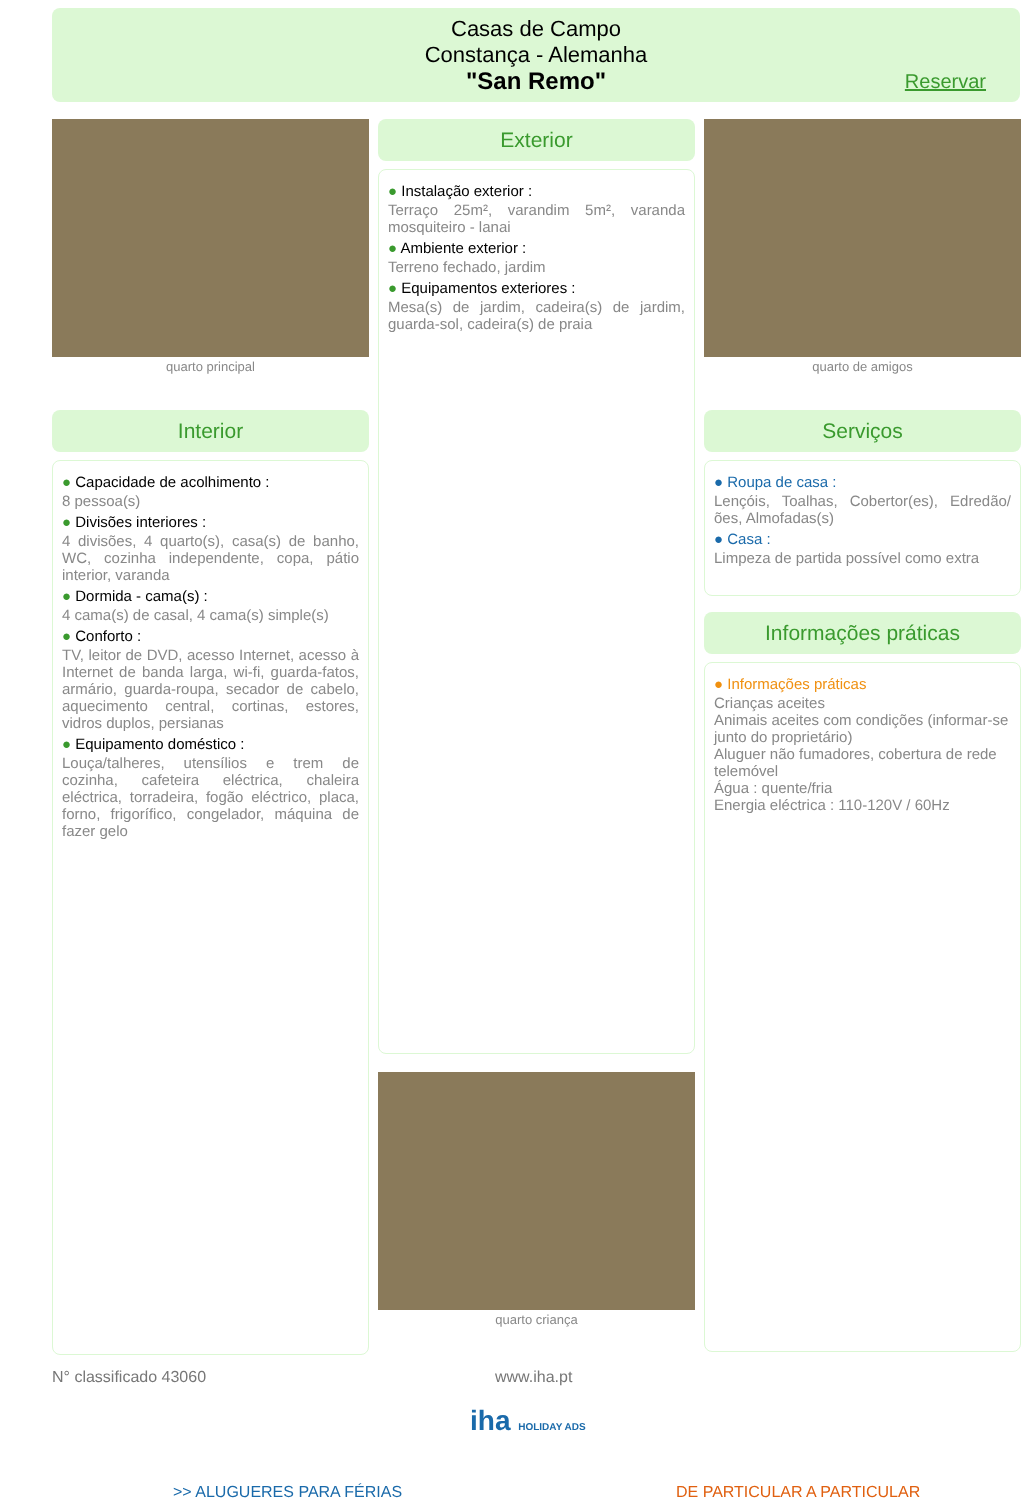Casas de Campo
Constança - Alemanha
"San Remo"
Reservar
quarto principal
Interior
● Capacidade de acolhimento :
8 pessoa(s)
● Divisões interiores :
4 divisões, 4 quarto(s), casa(s) de banho, WC, cozinha independente, copa, pátio interior, varanda
● Dormida - cama(s) :
4 cama(s) de casal, 4 cama(s) simple(s)
● Conforto :
TV, leitor de DVD, acesso Internet, acesso à Internet de banda larga, wi-fi, guarda-fatos, armário, guarda-roupa, secador de cabelo, aquecimento central, cortinas, estores, vidros duplos, persianas
● Equipamento doméstico :
Louça/talheres, utensílios e trem de cozinha, cafeteira eléctrica, chaleira eléctrica, torradeira, fogão eléctrico, placa, forno, frigorífico, congelador, máquina de fazer gelo
Exterior
● Instalação exterior :
Terraço 25m², varandim 5m², varanda mosquiteiro - lanai
● Ambiente exterior :
Terreno fechado, jardim
● Equipamentos exteriores :
Mesa(s) de jardim, cadeira(s) de jardim, guarda-sol, cadeira(s) de praia
quarto criança
quarto de amigos
Serviços
● Roupa de casa :
Lençóis, Toalhas, Cobertor(es), Edredão/ ões, Almofadas(s)
● Casa :
Limpeza de partida possível como extra
Informações práticas
● Informações práticas
Crianças aceites
Animais aceites com condições (informar-se junto do proprietário)
Aluguer não fumadores, cobertura de rede telemóvel
Água : quente/fria
Energia eléctrica : 110-120V / 60Hz
N° classificado 43060 www.iha.pt
iha HOLIDAY ADS
>> ALUGUERES PARA FÉRIAS DE PARTICULAR A PARTICULAR